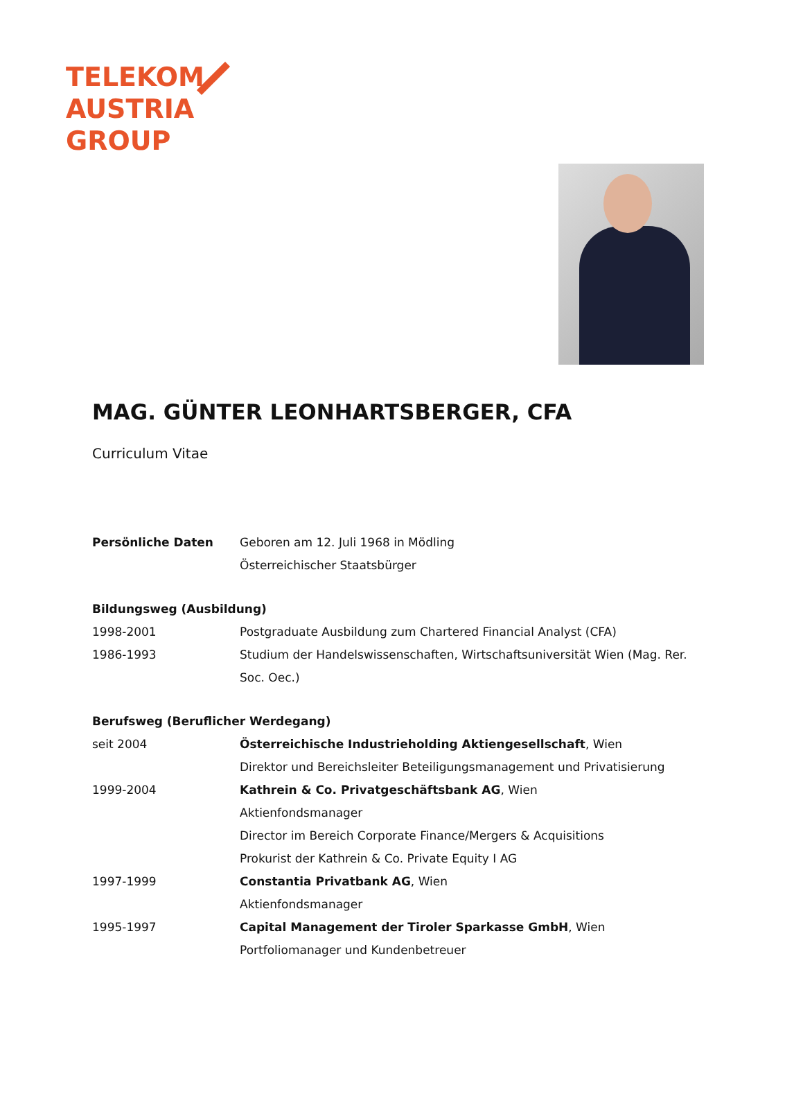TELEKOM
AUSTRIA
GROUP
MAG. GÜNTER LEONHARTSBERGER, CFA
Curriculum Vitae
Persönliche Daten Geboren am 12. Juli 1968 in Mödling
Österreichischer Staatsbürger
Bildungsweg (Ausbildung)
1998-2001 Postgraduate Ausbildung zum Chartered Financial Analyst (CFA)
1986-1993 Studium der Handelswissenschaften, Wirtschaftsuniversität Wien (Mag. Rer. Soc. Oec.)
Berufsweg (Beruflicher Werdegang)
seit 2004 Österreichische Industrieholding Aktiengesellschaft, Wien
Direktor und Bereichsleiter Beteiligungsmanagement und Privatisierung
1999-2004 Kathrein & Co. Privatgeschäftsbank AG, Wien
Aktienfondsmanager
Director im Bereich Corporate Finance/Mergers & Acquisitions
Prokurist der Kathrein & Co. Private Equity I AG
1997-1999 Constantia Privatbank AG, Wien
Aktienfondsmanager
1995-1997 Capital Management der Tiroler Sparkasse GmbH, Wien
Portfoliomanager und Kundenbetreuer